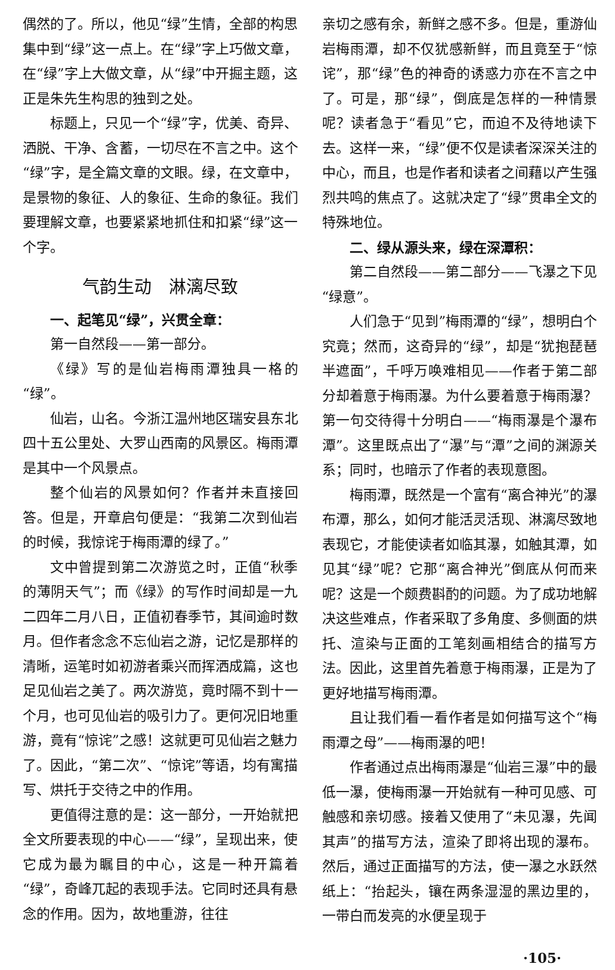偶然的了。所以，他见“绿”生情，全部的构思集中到“绿”这一点上。在“绿”字上巧做文章，在“绿”字上大做文章，从“绿”中开掘主题，这正是朱先生构思的独到之处。
标题上，只见一个“绿”字，优美、奇异、洒脱、干净、含蓄，一切尽在不言之中。这个“绿”字，是全篇文章的文眼。绿，在文章中，是景物的象征、人的象征、生命的象征。我们要理解文章，也要紧紧地抓住和扣紧“绿”这一个字。
气韵生动　淋漓尽致
一、起笔见“绿”，兴贯全章：
第一自然段——第一部分。
《绿》写的是仙岩梅雨潭独具一格的“绿”。
仙岩，山名。今浙江温州地区瑞安县东北四十五公里处、大罗山西南的风景区。梅雨潭是其中一个风景点。
整个仙岩的风景如何？作者并未直接回答。但是，开章启句便是：“我第二次到仙岩的时候，我惊诧于梅雨潭的绿了。”
文中曾提到第二次游览之时，正值“秋季的薄阴天气”；而《绿》的写作时间却是一九二四年二月八日，正值初春季节，其间逾时数月。但作者念念不忘仙岩之游，记忆是那样的清晰，运笔时如初游者乘兴而挥洒成篇，这也足见仙岩之美了。两次游览，竟时隔不到十一个月，也可见仙岩的吸引力了。更何况旧地重游，竟有“惊诧”之感！这就更可见仙岩之魅力了。因此，“第二次”、“惊诧”等语，均有寓描写、烘托于交待之中的作用。
更值得注意的是：这一部分，一开始就把全文所要表现的中心——“绿”，呈现出来，使它成为最为瞩目的中心，这是一种开篇着“绿”，奇峰兀起的表现手法。它同时还具有悬念的作用。因为，故地重游，往往
亲切之感有余，新鲜之感不多。但是，重游仙岩梅雨潭，却不仅犹感新鲜，而且竟至于“惊诧”，那“绿”色的神奇的诱惑力亦在不言之中了。可是，那“绿”，倒底是怎样的一种情景呢？读者急于“看见”它，而迫不及待地读下去。这样一来，“绿”便不仅是读者深深关注的中心，而且，也是作者和读者之间藉以产生强烈共鸣的焦点了。这就决定了“绿”贯串全文的特殊地位。
二、绿从源头来，绿在深潭积：
第二自然段——第二部分——飞瀑之下见“绿意”。
人们急于“见到”梅雨潭的“绿”，想明白个究竟；然而，这奇异的“绿”，却是“犹抱琵琶半遮面”，千呼万唤难相见——作者于第二部分却着意于梅雨瀑。为什么要着意于梅雨瀑？第一句交待得十分明白——“梅雨瀑是个瀑布潭”。这里既点出了“瀑”与“潭”之间的渊源关系；同时，也暗示了作者的表现意图。
梅雨潭，既然是一个富有“离合神光”的瀑布潭，那么，如何才能活灵活现、淋漓尽致地表现它，才能使读者如临其瀑，如触其潭，如见其“绿”呢？它那“离合神光”倒底从何而来呢？这是一个颇费斟酌的问题。为了成功地解决这些难点，作者采取了多角度、多侧面的烘托、渲染与正面的工笔刻画相结合的描写方法。因此，这里首先着意于梅雨瀑，正是为了更好地描写梅雨潭。
且让我们看一看作者是如何描写这个“梅雨潭之母”——梅雨瀑的吧！
作者通过点出梅雨瀑是“仙岩三瀑”中的最低一瀑，使梅雨瀑一开始就有一种可见感、可触感和亲切感。接着又使用了“未见瀑，先闻其声”的描写方法，渲染了即将出现的瀑布。然后，通过正面描写的方法，使一瀑之水跃然纸上：“抬起头，镶在两条湿湿的黑边里的，一带白而发亮的水便呈现于
·105·